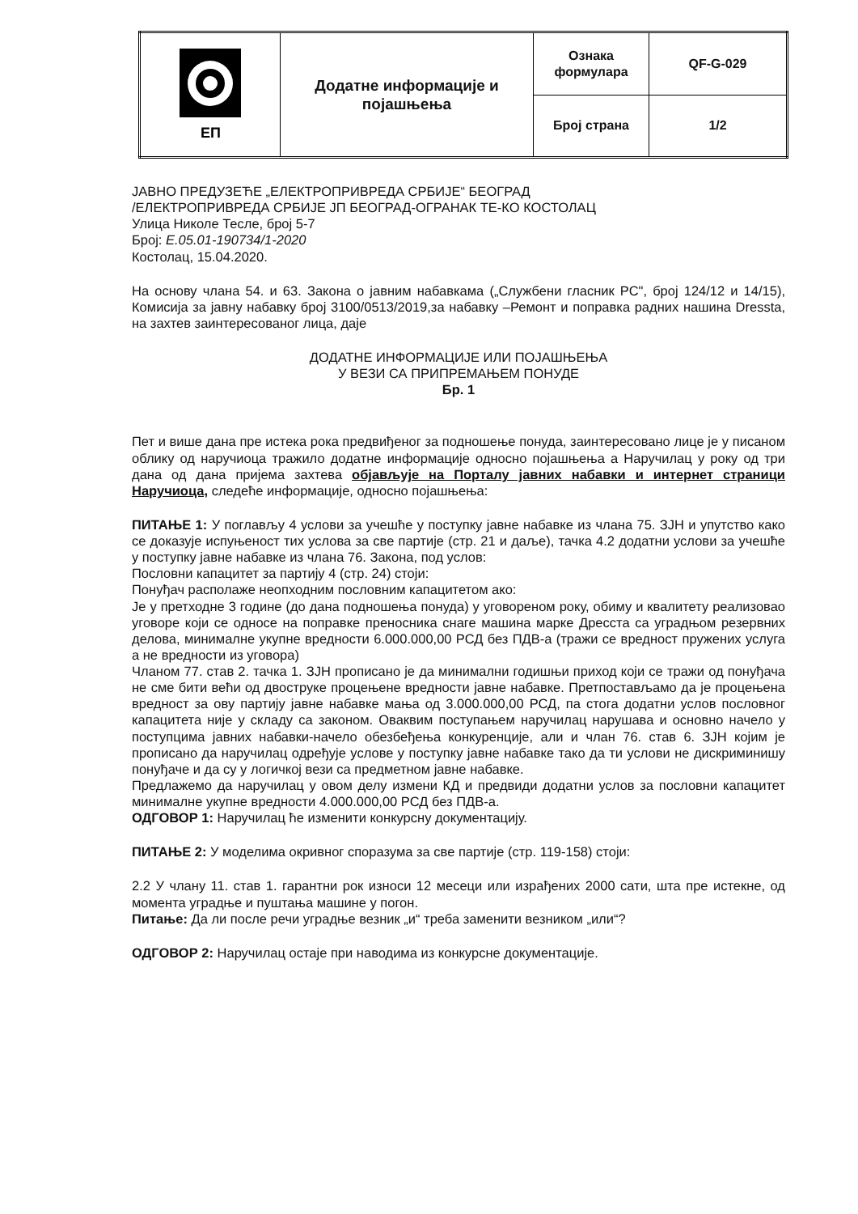| ЕП | Додатне информације и појашњења | Ознака формулара | QF-G-029 |
| | | Број страна | 1/2 |
ЈАВНО ПРЕДУЗЕЋЕ „ЕЛЕКТРОПРИВРЕДА СРБИЈЕ“ БЕОГРАД
/ЕЛЕКТРОПРИВРЕДА СРБИЈЕ ЈП БЕОГРАД-ОГРАНАК ТЕ-КО КОСТОЛАЦ
Улица Николе Тесле, број 5-7
Број: Е.05.01-190734/1-2020
Костолац, 15.04.2020.
На основу члана 54. и 63. Закона о јавним набавкама („Службени гласник РС", број 124/12 и 14/15), Комисија за јавну набавку број 3100/0513/2019,за набавку –Ремонт и поправка радних нашина Dressta, на захтев заинтересованог лица, даје
ДОДАТНЕ ИНФОРМАЦИЈЕ ИЛИ ПОЈАШЊЕЊА
У ВЕЗИ СА ПРИПРЕМАЊЕМ ПОНУДЕ
Бр. 1
Пет и више дана пре истека рока предвиђеног за подношење понуда, заинтересовано лице је у писаном облику од наручиоца тражило додатне информације односно појашњења а Наручилац у року од три дана од дана пријема захтева објављује на Порталу јавних набавки и интернет страници Наручиоца, следеће информације, односно појашњења:
ПИТАЊЕ 1: У поглављу 4 услови за учешће у поступку јавне набавке из члана 75. ЗЈН и упутство како се доказује испуњеност тих услова за све партије (стр. 21 и даље), тачка 4.2 додатни услови за учешће у поступку јавне набавке из члана 76. Закона, под услов:
Пословни капацитет за партију 4 (стр. 24) стоји:
Понуђач располаже неопходним пословним капацитетом ако:
Је у претходне 3 године (до дана подношења понуда) у уговореном року, обиму и квалитету реализовао уговоре који се односе на поправке преносника снаге машина марке Дресста са уградњом резервних делова, минималне укупне вредности 6.000.000,00 РСД без ПДВ-а (тражи се вредност пружених услуга а не вредности из уговора)
Чланом 77. став 2. тачка 1. ЗЈН прописано је да минимални годишњи приход који се тражи од понуђача не сме бити већи од двоструке процењене вредности јавне набавке. Претпостављамо да је процењена вредност за ову партију јавне набавке мања од 3.000.000,00 РСД, па стога додатни услов пословног капацитета није у складу са законом. Оваквим поступањем наручилац нарушава и основно начело у поступцима јавних набавки-начело обезбеђења конкуренције, али и члан 76. став 6. ЗЈН којим је прописано да наручилац одређује услове у поступку јавне набавке тако да ти услови не дискриминишу понуђаче и да су у логичкој вези са предметном јавне набавке.
Предлажемо да наручилац у овом делу измени КД и предвиди додатни услов за пословни капацитет минималне укупне вредности 4.000.000,00 РСД без ПДВ-а.
ОДГОВОР 1: Наручилац ће изменити конкурсну документацију.
ПИТАЊЕ 2: У моделима окривног споразума за све партије (стр. 119-158) стоји:
2.2 У члану 11. став 1. гарантни рок износи 12 месеци или израђених 2000 сати, шта пре истекне, од момента уградње и пуштања машине у погон.
Питање: Да ли после речи уградње везник „и“ треба заменити везником „или“?
ОДГОВОР 2: Наручилац остаје при наводима из конкурсне документације.